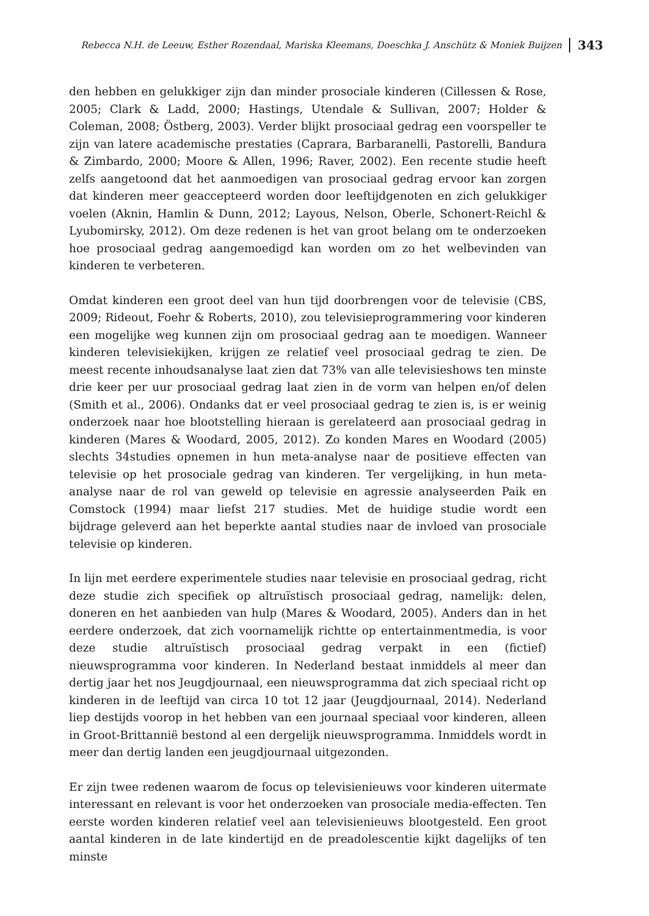Rebecca N.H. de Leeuw, Esther Rozendaal, Mariska Kleemans, Doeschka J. Anschütz & Moniek Buijzen 343
den hebben en gelukkiger zijn dan minder prosociale kinderen (Cillessen & Rose, 2005; Clark & Ladd, 2000; Hastings, Utendale & Sullivan, 2007; Holder & Coleman, 2008; Östberg, 2003). Verder blijkt prosociaal gedrag een voorspeller te zijn van latere academische prestaties (Caprara, Barbaranelli, Pastorelli, Bandura & Zimbardo, 2000; Moore & Allen, 1996; Raver, 2002). Een recente studie heeft zelfs aangetoond dat het aanmoedigen van prosociaal gedrag ervoor kan zorgen dat kinderen meer geaccepteerd worden door leeftijdgenoten en zich gelukkiger voelen (Aknin, Hamlin & Dunn, 2012; Layous, Nelson, Oberle, Schonert-Reichl & Lyubomirsky, 2012). Om deze redenen is het van groot belang om te onderzoeken hoe prosociaal gedrag aangemoedigd kan worden om zo het welbevinden van kinderen te verbeteren.
Omdat kinderen een groot deel van hun tijd doorbrengen voor de televisie (CBS, 2009; Rideout, Foehr & Roberts, 2010), zou televisieprogrammering voor kinderen een mogelijke weg kunnen zijn om prosociaal gedrag aan te moedigen. Wanneer kinderen televisiekijken, krijgen ze relatief veel prosociaal gedrag te zien. De meest recente inhoudsanalyse laat zien dat 73% van alle televisieshows ten minste drie keer per uur prosociaal gedrag laat zien in de vorm van helpen en/of delen (Smith et al., 2006). Ondanks dat er veel prosociaal gedrag te zien is, is er weinig onderzoek naar hoe blootstelling hieraan is gerelateerd aan prosociaal gedrag in kinderen (Mares & Woodard, 2005, 2012). Zo konden Mares en Woodard (2005) slechts 34studies opnemen in hun meta-analyse naar de positieve effecten van televisie op het prosociale gedrag van kinderen. Ter vergelijking, in hun meta-analyse naar de rol van geweld op televisie en agressie analyseerden Paik en Comstock (1994) maar liefst 217 studies. Met de huidige studie wordt een bijdrage geleverd aan het beperkte aantal studies naar de invloed van prosociale televisie op kinderen.
In lijn met eerdere experimentele studies naar televisie en prosociaal gedrag, richt deze studie zich specifiek op altruïstisch prosociaal gedrag, namelijk: delen, doneren en het aanbieden van hulp (Mares & Woodard, 2005). Anders dan in het eerdere onderzoek, dat zich voornamelijk richtte op entertainmentmedia, is voor deze studie altruïstisch prosociaal gedrag verpakt in een (fictief) nieuwsprogramma voor kinderen. In Nederland bestaat inmiddels al meer dan dertig jaar het nos Jeugdjournaal, een nieuwsprogramma dat zich speciaal richt op kinderen in de leeftijd van circa 10 tot 12 jaar (Jeugdjournaal, 2014). Nederland liep destijds voorop in het hebben van een journaal speciaal voor kinderen, alleen in Groot-Brittannië bestond al een dergelijk nieuwsprogramma. Inmiddels wordt in meer dan dertig landen een jeugdjournaal uitgezonden.
Er zijn twee redenen waarom de focus op televisienieuws voor kinderen uitermate interessant en relevant is voor het onderzoeken van prosociale media-effecten. Ten eerste worden kinderen relatief veel aan televisienieuws blootgesteld. Een groot aantal kinderen in de late kindertijd en de preadolescentie kijkt dagelijks of ten minste